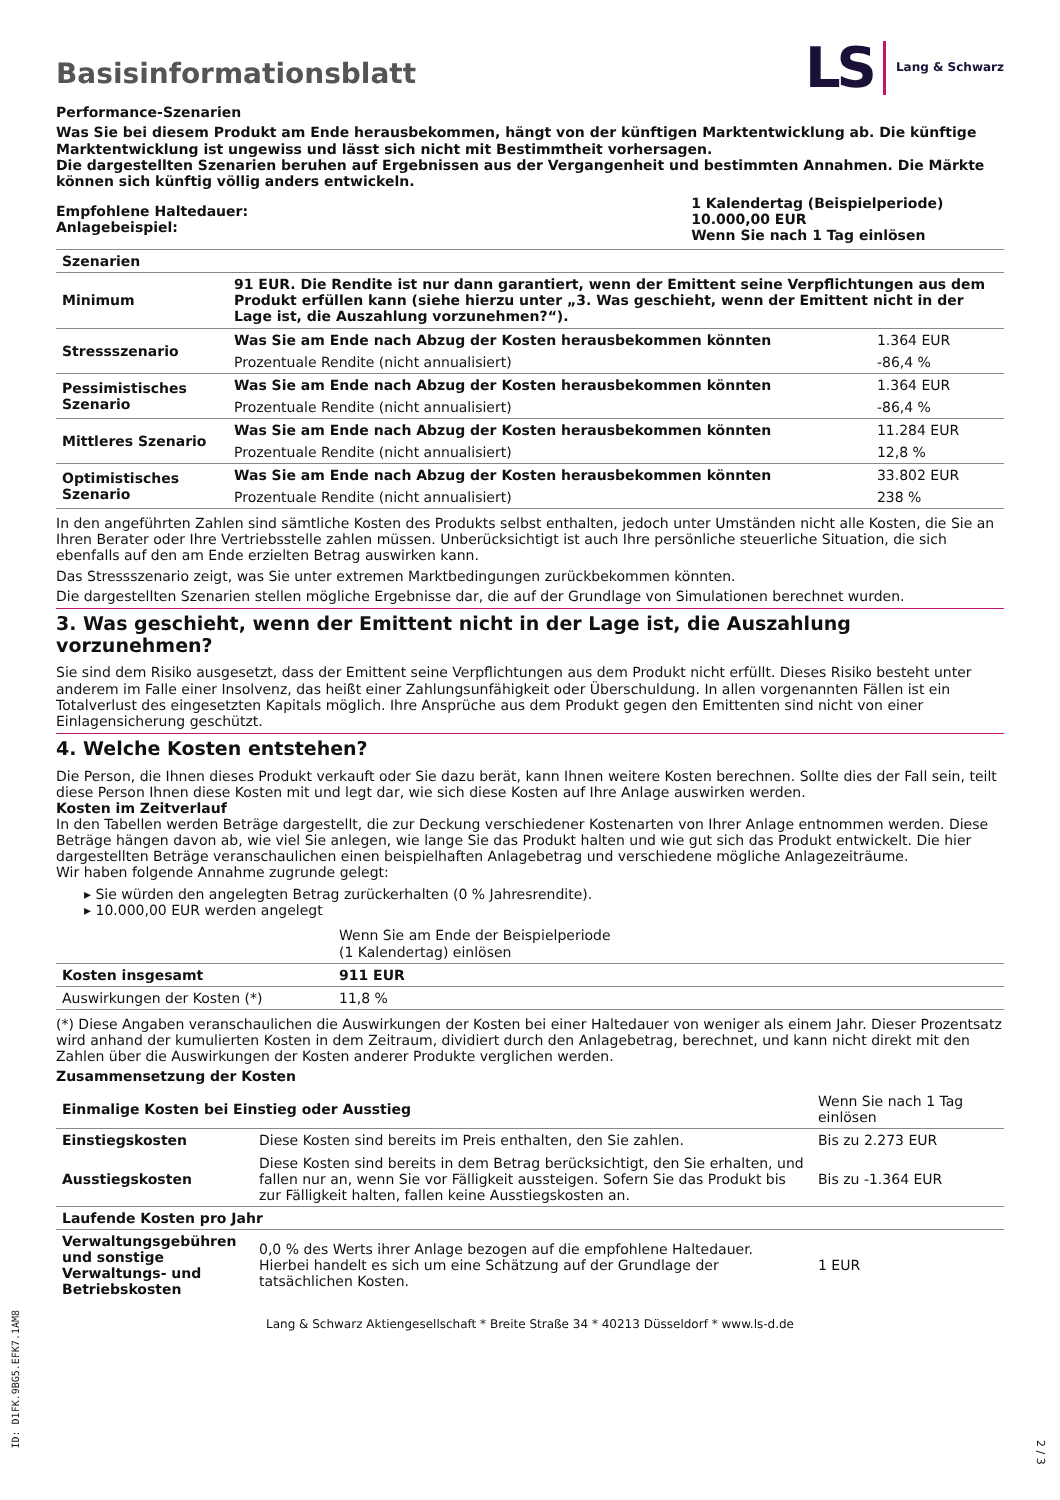Basisinformationsblatt
LS Lang & Schwarz
Performance-Szenarien
Was Sie bei diesem Produkt am Ende herausbekommen, hängt von der künftigen Marktentwicklung ab. Die künftige Marktentwicklung ist ungewiss und lässt sich nicht mit Bestimmtheit vorhersagen.
Die dargestellten Szenarien beruhen auf Ergebnissen aus der Vergangenheit und bestimmten Annahmen. Die Märkte können sich künftig völlig anders entwickeln.
| Empfohlene Haltedauer: Anlagebeispiel: | 1 Kalendertag (Beispielperiode) 10.000,00 EUR Wenn Sie nach 1 Tag einlösen |
| Szenarien | | |
| Minimum | 91 EUR. Die Rendite ist nur dann garantiert, wenn der Emittent seine Verpflichtungen aus dem Produkt erfüllen kann (siehe hierzu unter „3. Was geschieht, wenn der Emittent nicht in der Lage ist, die Auszahlung vorzunehmen?“). | |
| Stressszenario | Was Sie am Ende nach Abzug der Kosten herausbekommen könnten | 1.364 EUR |
| | Prozentuale Rendite (nicht annualisiert) | -86,4 % |
| Pessimistisches Szenario | Was Sie am Ende nach Abzug der Kosten herausbekommen könnten | 1.364 EUR |
| | Prozentuale Rendite (nicht annualisiert) | -86,4 % |
| Mittleres Szenario | Was Sie am Ende nach Abzug der Kosten herausbekommen könnten | 11.284 EUR |
| | Prozentuale Rendite (nicht annualisiert) | 12,8 % |
| Optimistisches Szenario | Was Sie am Ende nach Abzug der Kosten herausbekommen könnten | 33.802 EUR |
| | Prozentuale Rendite (nicht annualisiert) | 238 % |
In den angeführten Zahlen sind sämtliche Kosten des Produkts selbst enthalten, jedoch unter Umständen nicht alle Kosten, die Sie an Ihren Berater oder Ihre Vertriebsstelle zahlen müssen. Unberücksichtigt ist auch Ihre persönliche steuerliche Situation, die sich ebenfalls auf den am Ende erzielten Betrag auswirken kann.
Das Stressszenario zeigt, was Sie unter extremen Marktbedingungen zurückbekommen könnten.
Die dargestellten Szenarien stellen mögliche Ergebnisse dar, die auf der Grundlage von Simulationen berechnet wurden.
3. Was geschieht, wenn der Emittent nicht in der Lage ist, die Auszahlung vorzunehmen?
Sie sind dem Risiko ausgesetzt, dass der Emittent seine Verpflichtungen aus dem Produkt nicht erfüllt. Dieses Risiko besteht unter anderem im Falle einer Insolvenz, das heißt einer Zahlungsunfähigkeit oder Überschuldung. In allen vorgenannten Fällen ist ein Totalverlust des eingesetzten Kapitals möglich. Ihre Ansprüche aus dem Produkt gegen den Emittenten sind nicht von einer Einlagensicherung geschützt.
4. Welche Kosten entstehen?
Die Person, die Ihnen dieses Produkt verkauft oder Sie dazu berät, kann Ihnen weitere Kosten berechnen. Sollte dies der Fall sein, teilt diese Person Ihnen diese Kosten mit und legt dar, wie sich diese Kosten auf Ihre Anlage auswirken werden.
Kosten im Zeitverlauf
In den Tabellen werden Beträge dargestellt, die zur Deckung verschiedener Kostenarten von Ihrer Anlage entnommen werden. Diese Beträge hängen davon ab, wie viel Sie anlegen, wie lange Sie das Produkt halten und wie gut sich das Produkt entwickelt. Die hier dargestellten Beträge veranschaulichen einen beispielhaften Anlagebetrag und verschiedene mögliche Anlagezeiträume.
Wir haben folgende Annahme zugrunde gelegt:
▸ Sie würden den angelegten Betrag zurückerhalten (0 % Jahresrendite).
▸ 10.000,00 EUR werden angelegt
| | Wenn Sie am Ende der Beispielperiode (1 Kalendertag) einlösen |
| Kosten insgesamt | 911 EUR |
| Auswirkungen der Kosten (*) | 11,8 % |
(*) Diese Angaben veranschaulichen die Auswirkungen der Kosten bei einer Haltedauer von weniger als einem Jahr. Dieser Prozentsatz wird anhand der kumulierten Kosten in dem Zeitraum, dividiert durch den Anlagebetrag, berechnet, und kann nicht direkt mit den Zahlen über die Auswirkungen der Kosten anderer Produkte verglichen werden.
Zusammensetzung der Kosten
| Einmalige Kosten bei Einstieg oder Ausstieg | | Wenn Sie nach 1 Tag einlösen |
| Einstiegskosten | Diese Kosten sind bereits im Preis enthalten, den Sie zahlen. | Bis zu 2.273 EUR |
| Ausstiegskosten | Diese Kosten sind bereits in dem Betrag berücksichtigt, den Sie erhalten, und fallen nur an, wenn Sie vor Fälligkeit aussteigen. Sofern Sie das Produkt bis zur Fälligkeit halten, fallen keine Ausstiegskosten an. | Bis zu -1.364 EUR |
| Laufende Kosten pro Jahr | | |
| Verwaltungsgebühren und sonstige Verwaltungs- und Betriebskosten | 0,0 % des Werts ihrer Anlage bezogen auf die empfohlene Haltedauer. Hierbei handelt es sich um eine Schätzung auf der Grundlage der tatsächlichen Kosten. | 1 EUR |
Lang & Schwarz Aktiengesellschaft * Breite Straße 34 * 40213 Düsseldorf * www.ls-d.de
ID: D1FK.9BG5.EFK7.1AM8
2 / 3